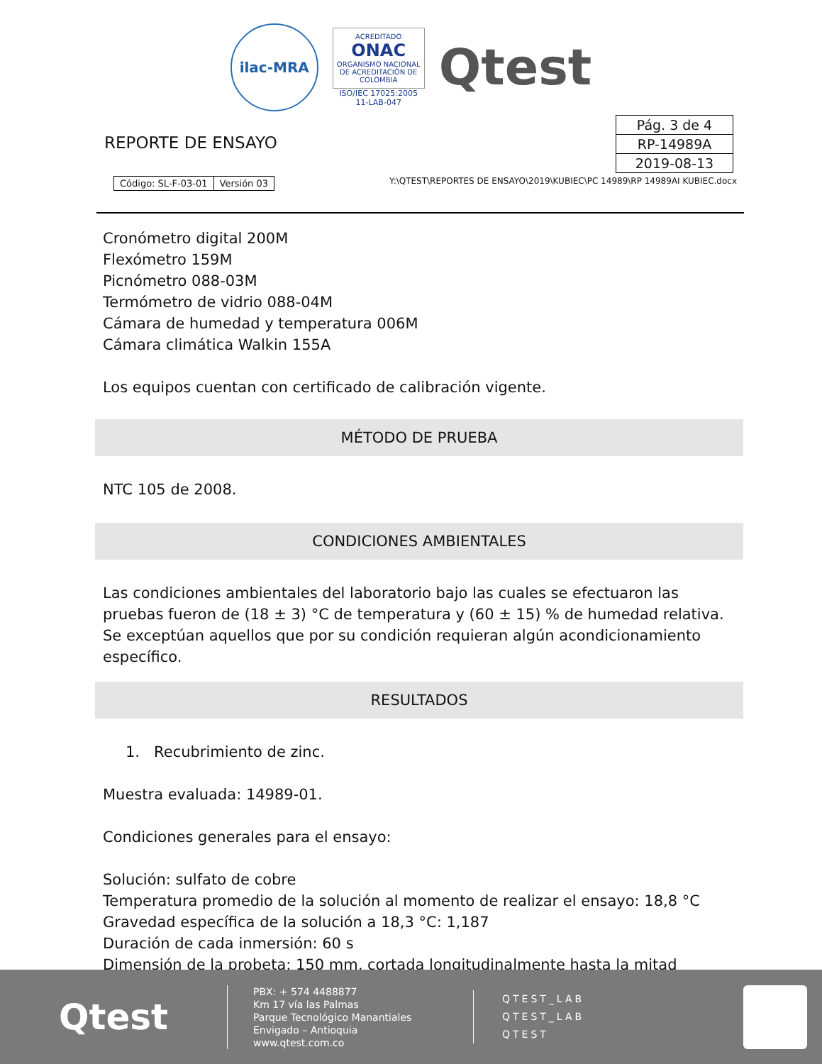ilac-MRA
ACREDITADO
ONAC
ORGANISMO NACIONAL DE ACREDITACIÓN DE COLOMBIA
ISO/IEC 17025:2005
11-LAB-047
Qtest
REPORTE DE ENSAYO
| Pág. 3 de 4 |
| RP-14989A |
| 2019-08-13 |
| Código: SL-F-03-01 | Versión 03 |
Y:\QTEST\REPORTES DE ENSAYO\2019\KUBIEC\PC 14989\RP 14989AI KUBIEC.docx
Cronómetro digital 200M
Flexómetro 159M
Picnómetro 088-03M
Termómetro de vidrio 088-04M
Cámara de humedad y temperatura 006M
Cámara climática Walkin 155A
Los equipos cuentan con certificado de calibración vigente.
MÉTODO DE PRUEBA
NTC 105 de 2008.
CONDICIONES AMBIENTALES
Las condiciones ambientales del laboratorio bajo las cuales se efectuaron las pruebas fueron de (18 ± 3) °C de temperatura y (60 ± 15) % de humedad relativa. Se exceptúan aquellos que por su condición requieran algún acondicionamiento específico.
RESULTADOS
1. Recubrimiento de zinc.
Muestra evaluada: 14989-01.
Condiciones generales para el ensayo:
Solución: sulfato de cobre
Temperatura promedio de la solución al momento de realizar el ensayo: 18,8 °C
Gravedad específica de la solución a 18,3 °C: 1,187
Duración de cada inmersión: 60 s
Dimensión de la probeta: 150 mm, cortada longitudinalmente hasta la mitad
Qtest
PBX: + 574 4488877
Km 17 vía las Palmas
Parque Tecnológico Manantiales
Envigado – Antioquia
www.qtest.com.co
QTEST_LAB
QTEST_LAB
QTEST